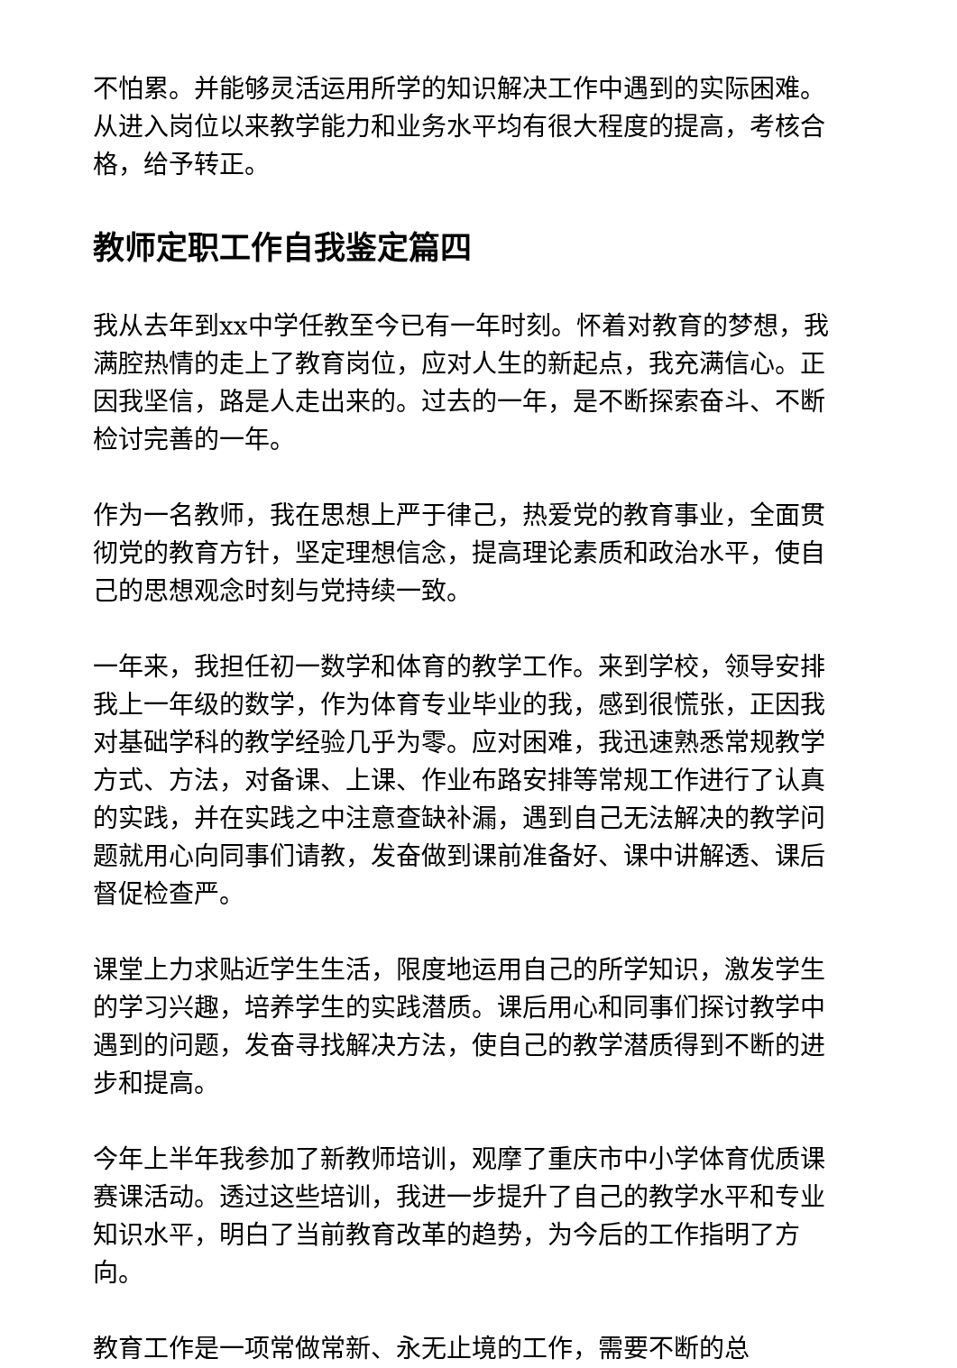不怕累。并能够灵活运用所学的知识解决工作中遇到的实际困难。从进入岗位以来教学能力和业务水平均有很大程度的提高，考核合格，给予转正。
教师定职工作自我鉴定篇四
我从去年到xx中学任教至今已有一年时刻。怀着对教育的梦想，我满腔热情的走上了教育岗位，应对人生的新起点，我充满信心。正因我坚信，路是人走出来的。过去的一年，是不断探索奋斗、不断检讨完善的一年。
作为一名教师，我在思想上严于律己，热爱党的教育事业，全面贯彻党的教育方针，坚定理想信念，提高理论素质和政治水平，使自己的思想观念时刻与党持续一致。
一年来，我担任初一数学和体育的教学工作。来到学校，领导安排我上一年级的数学，作为体育专业毕业的我，感到很慌张，正因我对基础学科的教学经验几乎为零。应对困难，我迅速熟悉常规教学方式、方法，对备课、上课、作业布路安排等常规工作进行了认真的实践，并在实践之中注意查缺补漏，遇到自己无法解决的教学问题就用心向同事们请教，发奋做到课前准备好、课中讲解透、课后督促检查严。
课堂上力求贴近学生生活，限度地运用自己的所学知识，激发学生的学习兴趣，培养学生的实践潜质。课后用心和同事们探讨教学中遇到的问题，发奋寻找解决方法，使自己的教学潜质得到不断的进步和提高。
今年上半年我参加了新教师培训，观摩了重庆市中小学体育优质课赛课活动。透过这些培训，我进一步提升了自己的教学水平和专业知识水平，明白了当前教育改革的趋势，为今后的工作指明了方向。
教育工作是一项常做常新、永无止境的工作，需要不断的总